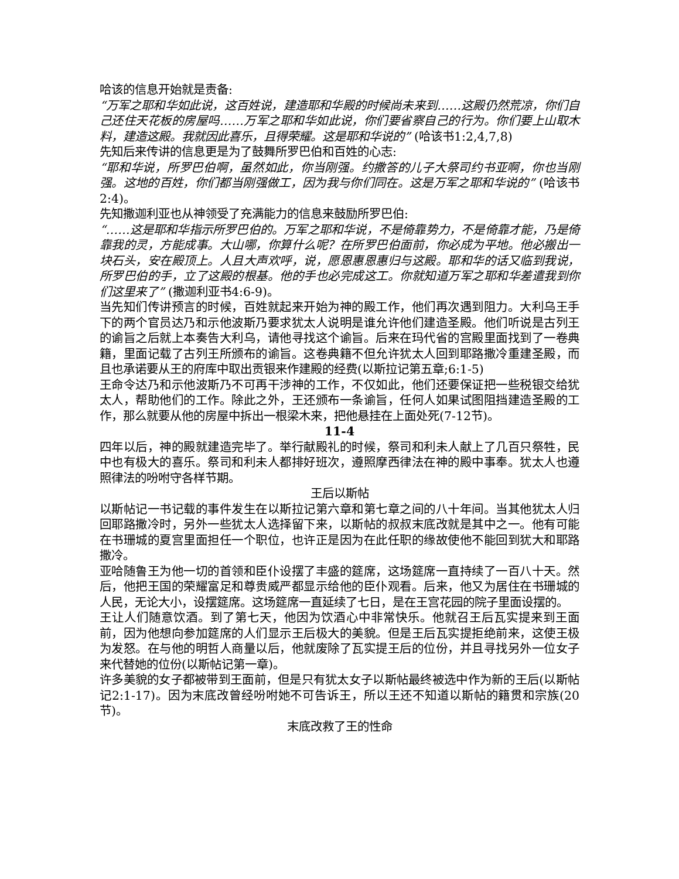哈该的信息开始就是责备:
“万军之耶和华如此说，这百姓说，建造耶和华殿的时候尚未来到……这殿仍然荒凉，你们自己还住天花板的房屋吗……万军之耶和华如此说，你们要省察自己的行为。你们要上山取木料，建造这殿。我就因此喜乐，且得荣耀。这是耶和华说的” (哈该书1:2,4,7,8)
先知后来传讲的信息更是为了鼓舞所罗巴伯和百姓的心志:
“耶和华说，所罗巴伯啊，虽然如此，你当刚强。约撒答的儿子大祭司约书亚啊，你也当刚强。这地的百姓，你们都当刚强做工，因为我与你们同在。这是万军之耶和华说的” (哈该书2:4)。
先知撒迦利亚也从神领受了充满能力的信息来鼓励所罗巴伯:
“……这是耶和华指示所罗巴伯的。万军之耶和华说，不是倚靠势力，不是倚靠才能，乃是倚靠我的灵，方能成事。大山哪，你算什么呢？在所罗巴伯面前，你必成为平地。他必搬出一块石头，安在殿顶上。人且大声欢呼，说，愿恩惠恩惠归与这殿。耶和华的话又临到我说，所罗巴伯的手，立了这殿的根基。他的手也必完成这工。你就知道万军之耶和华差遣我到你们这里来了” (撒迦利亚书4:6-9)。
当先知们传讲预言的时候，百姓就起来开始为神的殿工作，他们再次遇到阻力。大利乌王手下的两个官员达乃和示他波斯乃要求犹太人说明是谁允许他们建造圣殿。他们听说是古列王的谕旨之后就上本奏告大利乌，请他寻找这个谕旨。后来在玛代省的宫殿里面找到了一卷典籍，里面记载了古列王所颁布的谕旨。这卷典籍不但允许犹太人回到耶路撒冷重建圣殿，而且也承诺要从王的府库中取出贡银来作建殿的经费(以斯拉记第五章;6:1-5)
王命令达乃和示他波斯乃不可再干涉神的工作，不仅如此，他们还要保证把一些税银交给犹太人，帮助他们的工作。除此之外，王还颁布一条谕旨，任何人如果试图阻挡建造圣殿的工作，那么就要从他的房屋中拆出一根梁木来，把他悬挂在上面处死(7-12节)。
11-4
四年以后，神的殿就建造完毕了。举行献殿礼的时候，祭司和利未人献上了几百只祭牲，民中也有极大的喜乐。祭司和利未人都排好班次，遵照摩西律法在神的殿中事奉。犹太人也遵照律法的吩咐守各样节期。
王后以斯帖
以斯帖记一书记载的事件发生在以斯拉记第六章和第七章之间的八十年间。当其他犹太人归回耶路撒冷时，另外一些犹太人选择留下来，以斯帖的叔叔末底改就是其中之一。他有可能在书珊城的夏宫里面担任一个职位，也许正是因为在此任职的缘故使他不能回到犹大和耶路撒冷。
亚哈随鲁王为他一切的首领和臣仆设摆了丰盛的筵席，这场筵席一直持续了一百八十天。然后，他把王国的荣耀富足和尊贵威严都显示给他的臣仆观看。后来，他又为居住在书珊城的人民，无论大小，设摆筵席。这场筵席一直延续了七日，是在王宫花园的院子里面设摆的。
王让人们随意饮酒。到了第七天，他因为饮酒心中非常快乐。他就召王后瓦实提来到王面前，因为他想向参加筵席的人们显示王后极大的美貌。但是王后瓦实提拒绝前来，这使王极为发怒。在与他的明哲人商量以后，他就废除了瓦实提王后的位份，并且寻找另外一位女子来代替她的位份(以斯帖记第一章)。
许多美貌的女子都被带到王面前，但是只有犹太女子以斯帖最终被选中作为新的王后(以斯帖记2:1-17)。因为末底改曾经吩咐她不可告诉王，所以王还不知道以斯帖的籍贯和宗族(20节)。
末底改救了王的性命